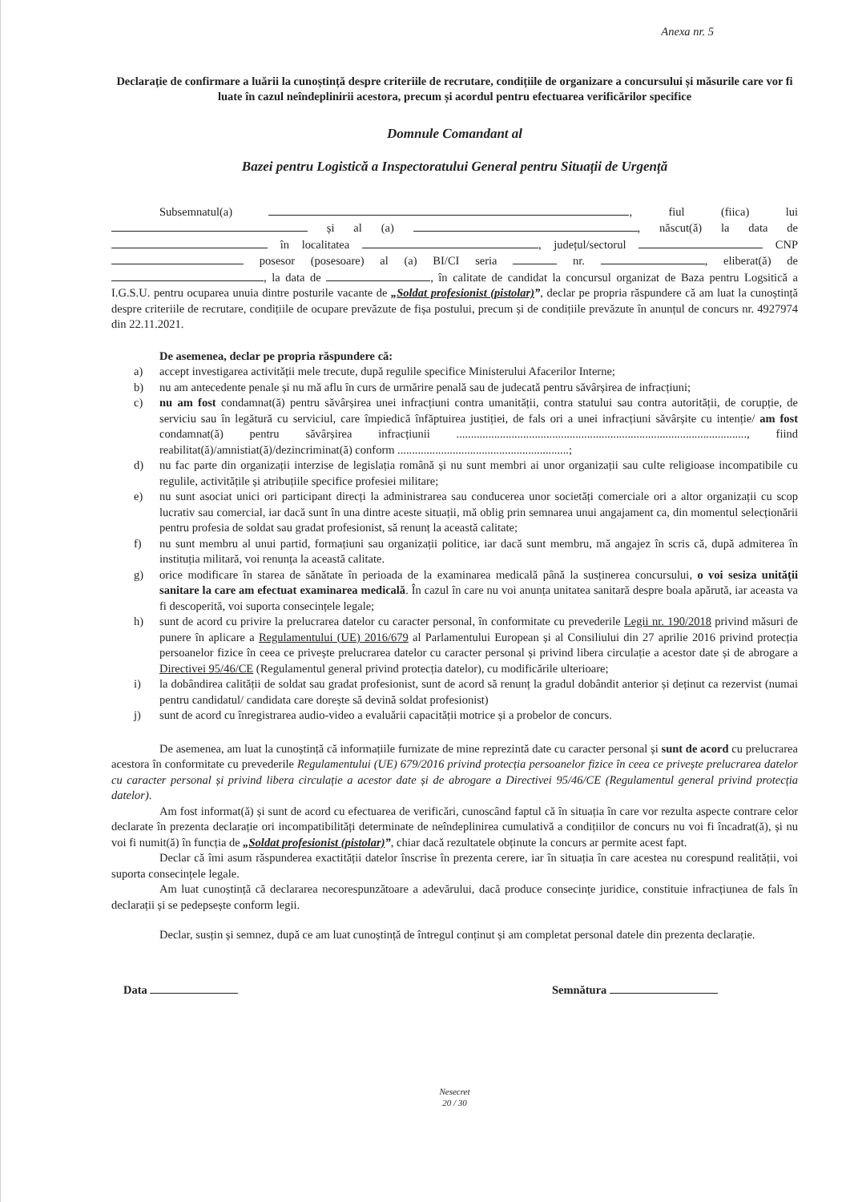Anexa nr. 5
Declarație de confirmare a luării la cunoștință despre criteriile de recrutare, condițiile de organizare a concursului și măsurile care vor fi luate în cazul neîndeplinirii acestora, precum și acordul pentru efectuarea verificărilor specifice
Domnule Comandant al
Bazei pentru Logistică a Inspectoratului General pentru Situații de Urgență
Subsemnatul(a) , fiul (fiica) lui și al (a) , născut(ă) la data de în localitatea , județul/sectorul CNP posesor (posesoare) al (a) BI/CI seria nr. , eliberat(ă) de , la data de , în calitate de candidat la concursul organizat de Baza pentru Logsitică a I.G.S.U. pentru ocuparea unuia dintre posturile vacante de „Soldat profesionist (pistolar)”, declar pe propria răspundere că am luat la cunoștință despre criteriile de recrutare, condițiile de ocupare prevăzute de fișa postului, precum și de condițiile prevăzute în anunțul de concurs nr. 4927974 din 22.11.2021.
De asemenea, declar pe propria răspundere că:
a) accept investigarea activității mele trecute, după regulile specifice Ministerului Afacerilor Interne;
b) nu am antecedente penale și nu mă aflu în curs de urmărire penală sau de judecată pentru săvârșirea de infracțiuni;
c) nu am fost condamnat(ă) pentru săvârșirea unei infracțiuni contra umanității, contra statului sau contra autorității, de corupție, de serviciu sau în legătură cu serviciul, care împiedică înfăptuirea justiției, de fals ori a unei infracțiuni săvârșite cu intenție/ am fost condamnat(ă) pentru săvârșirea infracțiunii ...................................................................................................., fiind reabilitat(ă)/amnistiat(ă)/dezincriminat(ă) conform ...........................................................;
d) nu fac parte din organizații interzise de legislația română și nu sunt membri ai unor organizații sau culte religioase incompatibile cu regulile, activitățile și atribuțiile specifice profesiei militare;
e) nu sunt asociat unici ori participant direcți la administrarea sau conducerea unor societăți comerciale ori a altor organizații cu scop lucrativ sau comercial, iar dacă sunt în una dintre aceste situații, mă oblig prin semnarea unui angajament ca, din momentul selecționării pentru profesia de soldat sau gradat profesionist, să renunț la această calitate;
f) nu sunt membru al unui partid, formațiuni sau organizații politice, iar dacă sunt membru, mă angajez în scris că, după admiterea în instituția militară, voi renunța la această calitate.
g) orice modificare în starea de sănătate în perioada de la examinarea medicală până la susținerea concursului, o voi sesiza unității sanitare la care am efectuat examinarea medicală. În cazul în care nu voi anunța unitatea sanitară despre boala apărută, iar aceasta va fi descoperită, voi suporta consecințele legale;
h) sunt de acord cu privire la prelucrarea datelor cu caracter personal, în conformitate cu prevederile Legii nr. 190/2018 privind măsuri de punere în aplicare a Regulamentului (UE) 2016/679 al Parlamentului European și al Consiliului din 27 aprilie 2016 privind protecția persoanelor fizice în ceea ce privește prelucrarea datelor cu caracter personal și privind libera circulație a acestor date și de abrogare a Directivei 95/46/CE (Regulamentul general privind protecția datelor), cu modificările ulterioare;
i) la dobândirea calității de soldat sau gradat profesionist, sunt de acord să renunț la gradul dobândit anterior și deținut ca rezervist (numai pentru candidatul/ candidata care dorește să devină soldat profesionist)
j) sunt de acord cu înregistrarea audio-video a evaluării capacității motrice și a probelor de concurs.
De asemenea, am luat la cunoștință că informațiile furnizate de mine reprezintă date cu caracter personal și sunt de acord cu prelucrarea acestora în conformitate cu prevederile Regulamentului (UE) 679/2016 privind protecția persoanelor fizice în ceea ce privește prelucrarea datelor cu caracter personal și privind libera circulație a acestor date și de abrogare a Directivei 95/46/CE (Regulamentul general privind protecția datelor).
Am fost informat(ă) și sunt de acord cu efectuarea de verificări, cunoscând faptul că în situația în care vor rezulta aspecte contrare celor declarate în prezenta declarație ori incompatibilități determinate de neîndeplinirea cumulativă a condițiilor de concurs nu voi fi încadrat(ă), și nu voi fi numit(ă) în funcția de „Soldat profesionist (pistolar)”, chiar dacă rezultatele obținute la concurs ar permite acest fapt.
Declar că îmi asum răspunderea exactității datelor înscrise în prezenta cerere, iar în situația în care acestea nu corespund realității, voi suporta consecințele legale.
Am luat cunoștință că declararea necorespunzătoare a adevărului, dacă produce consecințe juridice, constituie infracțiunea de fals în declarații și se pedepsește conform legii.
Declar, susțin și semnez, după ce am luat cunoștință de întregul conținut și am completat personal datele din prezenta declarație.
Data Semnătura
Nesecret
20 / 30